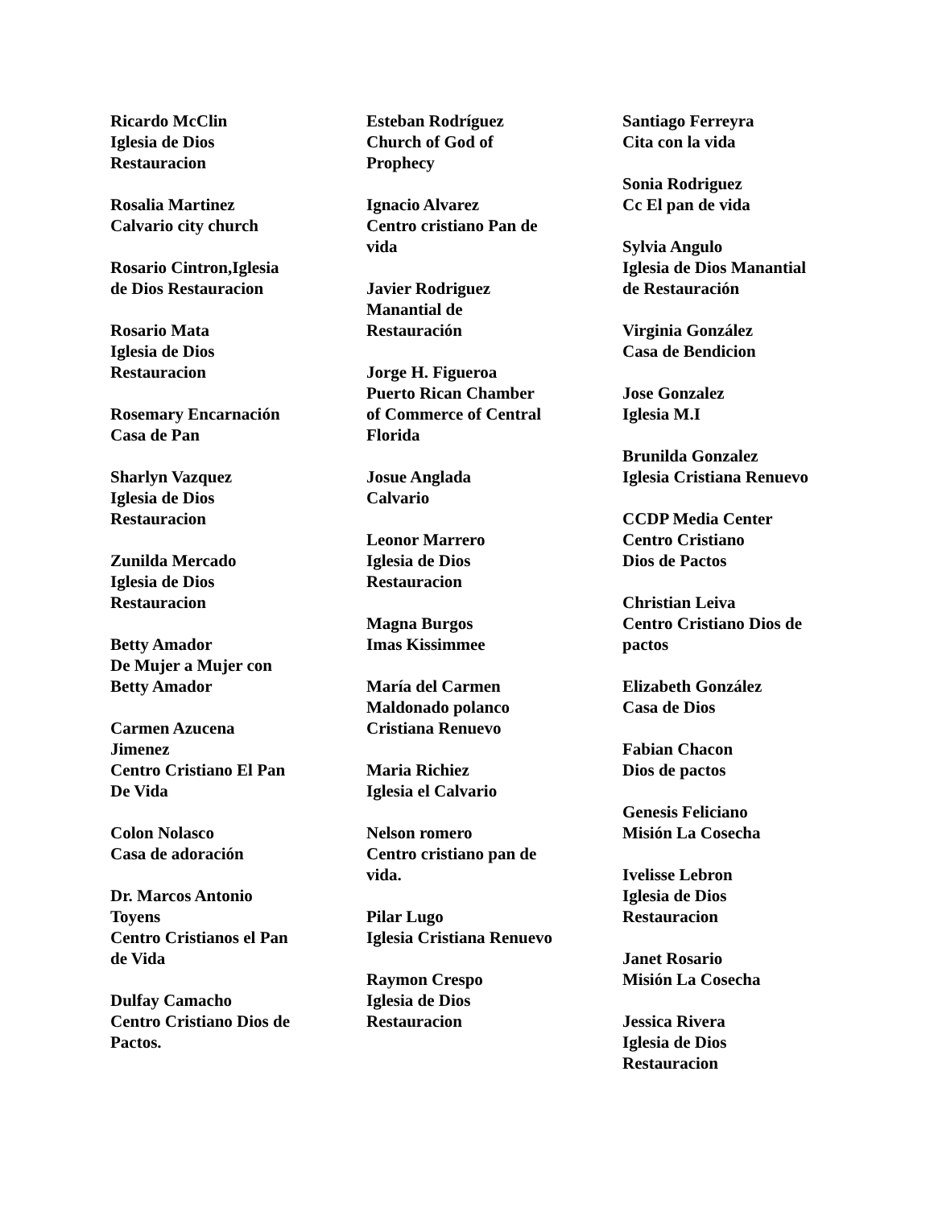Ricardo McClin
Iglesia de Dios
Restauracion
Rosalia Martinez
Calvario city church
Rosario Cintron,Iglesia
de Dios Restauracion
Rosario Mata
Iglesia de Dios
Restauracion
Rosemary Encarnación
Casa de Pan
Sharlyn Vazquez
Iglesia de Dios
Restauracion
Zunilda Mercado
Iglesia de Dios
Restauracion
Betty Amador
De Mujer a Mujer con
Betty Amador
Carmen Azucena
Jimenez
Centro Cristiano El Pan
De Vida
Colon Nolasco
Casa de adoración
Dr. Marcos Antonio
Toyens
Centro Cristianos el Pan
de Vida
Dulfay Camacho
Centro Cristiano Dios de
Pactos.
Esteban Rodríguez
Church of God of
Prophecy
Ignacio Alvarez
Centro cristiano Pan de
vida
Javier Rodriguez
Manantial de
Restauración
Jorge H. Figueroa
Puerto Rican Chamber
of Commerce of Central
Florida
Josue Anglada
Calvario
Leonor Marrero
Iglesia de Dios
Restauracion
Magna Burgos
Imas Kissimmee
María del Carmen
Maldonado polanco
Cristiana Renuevo
Maria Richiez
Iglesia el Calvario
Nelson romero
Centro cristiano pan de
vida.
Pilar Lugo
Iglesia Cristiana Renuevo
Raymon Crespo
Iglesia de Dios
Restauracion
Santiago Ferreyra
Cita con la vida
Sonia Rodriguez
Cc El pan de vida
Sylvia Angulo
Iglesia de Dios Manantial
de Restauración
Virginia González
Casa de Bendicion
Jose Gonzalez
Iglesia M.I
Brunilda Gonzalez
Iglesia Cristiana Renuevo
CCDP Media Center
Centro Cristiano
Dios de Pactos
Christian Leiva
Centro Cristiano Dios de
pactos
Elizabeth González
Casa de Dios
Fabian Chacon
Dios de pactos
Genesis Feliciano
Misión La Cosecha
Ivelisse Lebron
Iglesia de Dios
Restauracion
Janet Rosario
Misión La Cosecha
Jessica Rivera
Iglesia de Dios
Restauracion